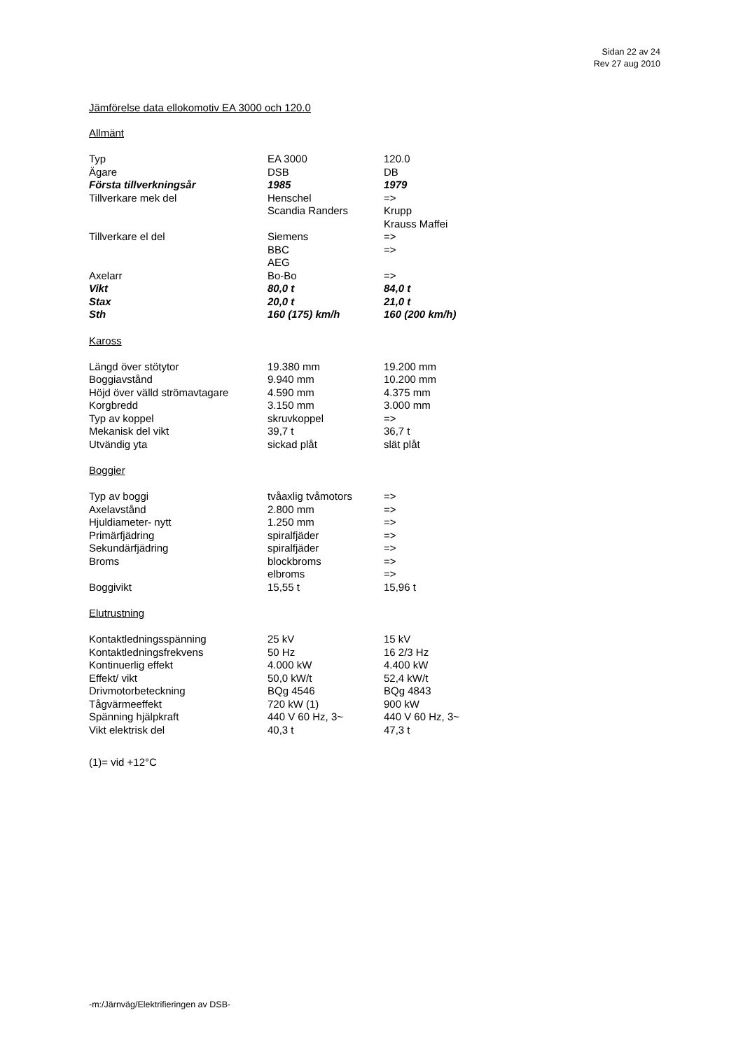Sidan 22 av 24
Rev 27 aug 2010
Jämförelse data ellokomotiv EA 3000 och 120.0
Allmänt
| Typ | EA 3000 | 120.0 |
| Ägare | DSB | DB |
| Första tillverkningsår | 1985 | 1979 |
| Tillverkare mek del | Henschel | => |
| | Scandia Randers | Krupp |
| | | Krauss Maffei |
| Tillverkare el del | Siemens | => |
| | BBC | => |
| | AEG | |
| Axelarr | Bo-Bo | => |
| Vikt | 80,0 t | 84,0 t |
| Stax | 20,0 t | 21,0 t |
| Sth | 160 (175) km/h | 160 (200 km/h) |
Kaross
| Längd över stötytor | 19.380 mm | 19.200 mm |
| Boggiavstånd | 9.940 mm | 10.200 mm |
| Höjd över välld strömavtagare | 4.590 mm | 4.375 mm |
| Korgbredd | 3.150 mm | 3.000 mm |
| Typ av koppel | skruvkoppel | => |
| Mekanisk del vikt | 39,7 t | 36,7 t |
| Utvändig yta | sickad plåt | slät plåt |
Boggier
| Typ av boggi | tvåaxlig tvåmotors | => |
| Axelavstånd | 2.800 mm | => |
| Hjuldiameter- nytt | 1.250 mm | => |
| Primärfjädring | spiralfjäder | => |
| Sekundärfjädring | spiralfjäder | => |
| Broms | blockbroms | => |
| | elbroms | => |
| Boggivikt | 15,55 t | 15,96 t |
Elutrustning
| Kontaktledningsspänning | 25 kV | 15 kV |
| Kontaktledningsfrekvens | 50 Hz | 16 2/3 Hz |
| Kontinuerlig effekt | 4.000 kW | 4.400 kW |
| Effekt/ vikt | 50,0 kW/t | 52,4 kW/t |
| Drivmotorbeteckning | BQg 4546 | BQg 4843 |
| Tågvärmeeffekt | 720 kW (1) | 900 kW |
| Spänning hjälpkraft | 440 V 60 Hz, 3~ | 440 V 60 Hz, 3~ |
| Vikt elektrisk del | 40,3 t | 47,3 t |
(1)= vid +12°C
-m:/Järnväg/Elektrifieringen av DSB-